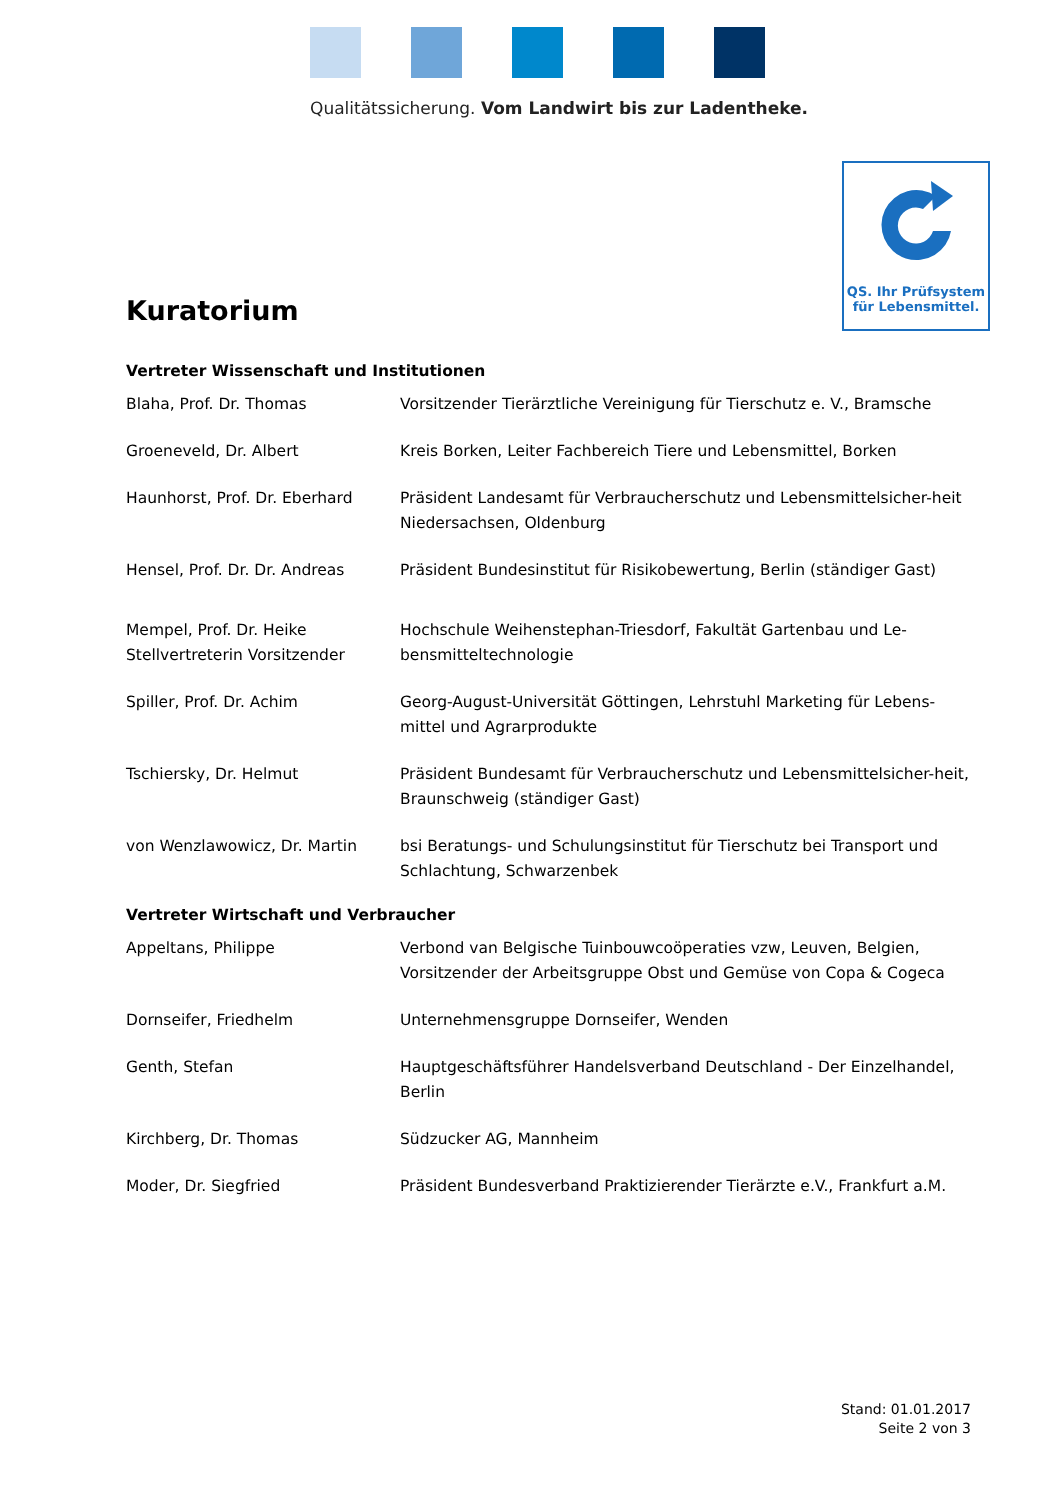Qualitätssicherung. Vom Landwirt bis zur Ladentheke.
QS. Ihr Prüfsystem
für Lebensmittel.
Kuratorium
Vertreter Wissenschaft und Institutionen
| Blaha, Prof. Dr. Thomas | Vorsitzender Tierärztliche Vereinigung für Tierschutz e. V., Bramsche |
| Groeneveld, Dr. Albert | Kreis Borken, Leiter Fachbereich Tiere und Lebensmittel, Borken |
| Haunhorst, Prof. Dr. Eberhard | Präsident Landesamt für Verbraucherschutz und Lebensmittelsicher-heit Niedersachsen, Oldenburg |
| Hensel, Prof. Dr. Dr. Andreas | Präsident Bundesinstitut für Risikobewertung, Berlin (ständiger Gast) |
| Mempel, Prof. Dr. Heike Stellvertreterin Vorsitzender | Hochschule Weihenstephan-Triesdorf, Fakultät Gartenbau und Le-bensmitteltechnologie |
| Spiller, Prof. Dr. Achim | Georg-August-Universität Göttingen, Lehrstuhl Marketing für Lebens-mittel und Agrarprodukte |
| Tschiersky, Dr. Helmut | Präsident Bundesamt für Verbraucherschutz und Lebensmittelsicher-heit, Braunschweig (ständiger Gast) |
| von Wenzlawowicz, Dr. Martin | bsi Beratungs- und Schulungsinstitut für Tierschutz bei Transport und Schlachtung, Schwarzenbek |
Vertreter Wirtschaft und Verbraucher
| Appeltans, Philippe | Verbond van Belgische Tuinbouwcoöperaties vzw, Leuven, Belgien, Vorsitzender der Arbeitsgruppe Obst und Gemüse von Copa & Cogeca |
| Dornseifer, Friedhelm | Unternehmensgruppe Dornseifer, Wenden |
| Genth, Stefan | Hauptgeschäftsführer Handelsverband Deutschland - Der Einzelhandel, Berlin |
| Kirchberg, Dr. Thomas | Südzucker AG, Mannheim |
| Moder, Dr. Siegfried | Präsident Bundesverband Praktizierender Tierärzte e.V., Frankfurt a.M. |
Stand: 01.01.2017
Seite 2 von 3